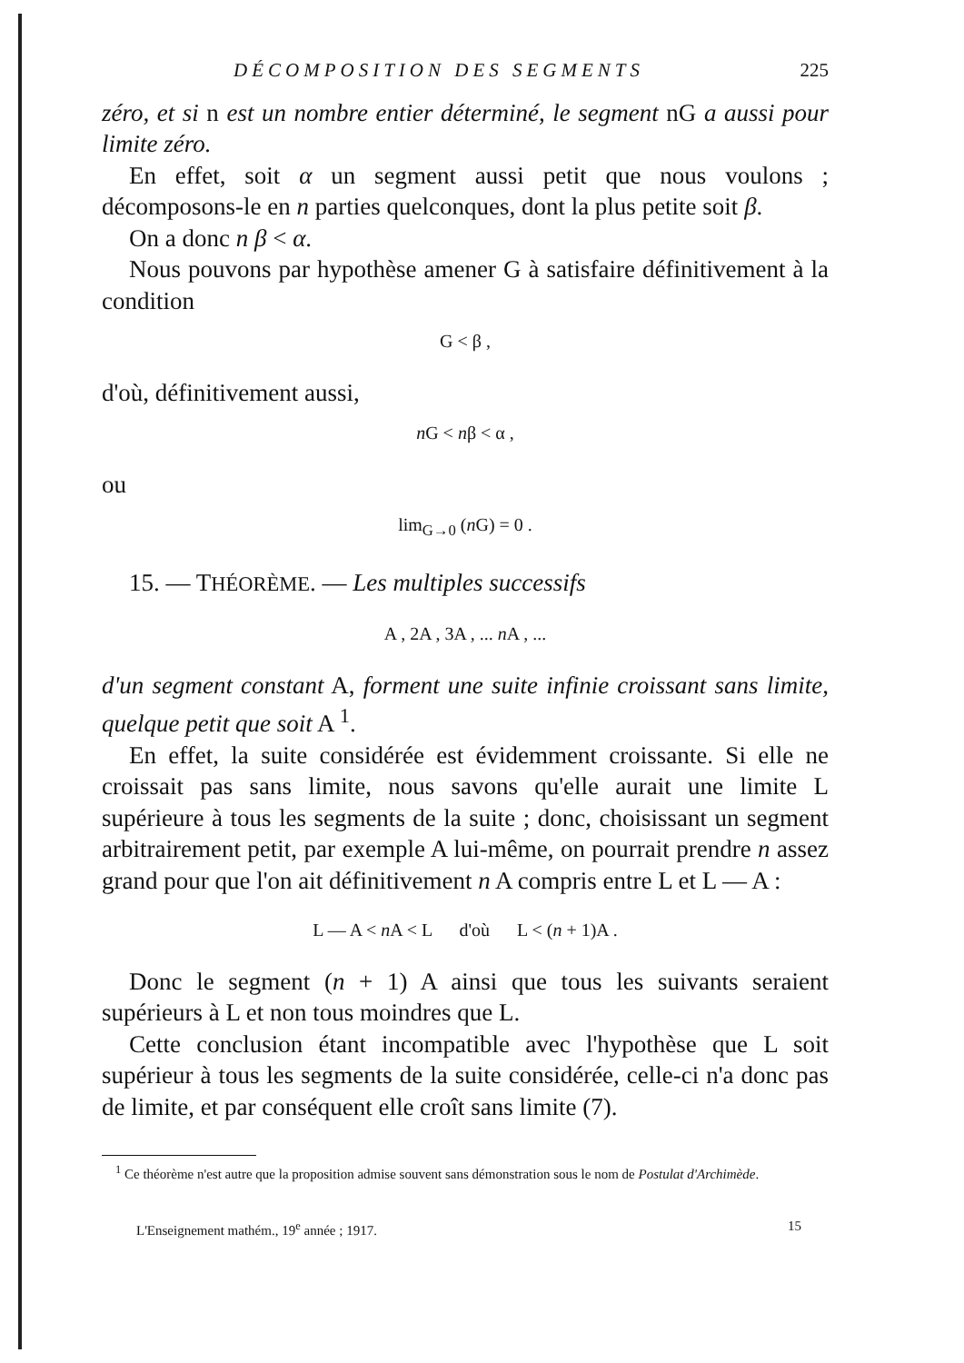DÉCOMPOSITION DES SEGMENTS 225
zéro, et si n est un nombre entier déterminé, le segment nG a aussi pour limite zéro.
En effet, soit α un segment aussi petit que nous voulons ; décomposons-le en n parties quelconques, dont la plus petite soit β.
On a donc n β < α.
Nous pouvons par hypothèse amener G à satisfaire définitivement à la condition
G < β ,
d'où, définitivement aussi,
n G < nβ < α ,
ou
lim<sub>G→0</sub> (n G) = 0 .
15. — THÉORÈME. — Les multiples successifs
A , 2A , 3A , ... n A , ...
d'un segment constant A, forment une suite infinie croissant sans limite, quelque petit que soit A <sup>1</sup>.
En effet, la suite considérée est évidemment croissante. Si elle ne croissait pas sans limite, nous savons qu'elle aurait une limite L supérieure à tous les segments de la suite ; donc, choisissant un segment arbitrairement petit, par exemple A lui-même, on pourrait prendre n assez grand pour que l'on ait définitivement n A compris entre L et L — A :
L — A < n A < L d'où L < (n + 1)A .
Donc le segment (n + 1) A ainsi que tous les suivants seraient supérieurs à L et non tous moindres que L.
Cette conclusion étant incompatible avec l'hypothèse que L soit supérieur à tous les segments de la suite considérée, celle-ci n'a donc pas de limite, et par conséquent elle croît sans limite (7).
<sup>1</sup> Ce théorème n'est autre que la proposition admise souvent sans démonstration sous le nom de Postulat d'Archimède.
L'Enseignement mathém., 19<sup>e</sup> année ; 1917. 15